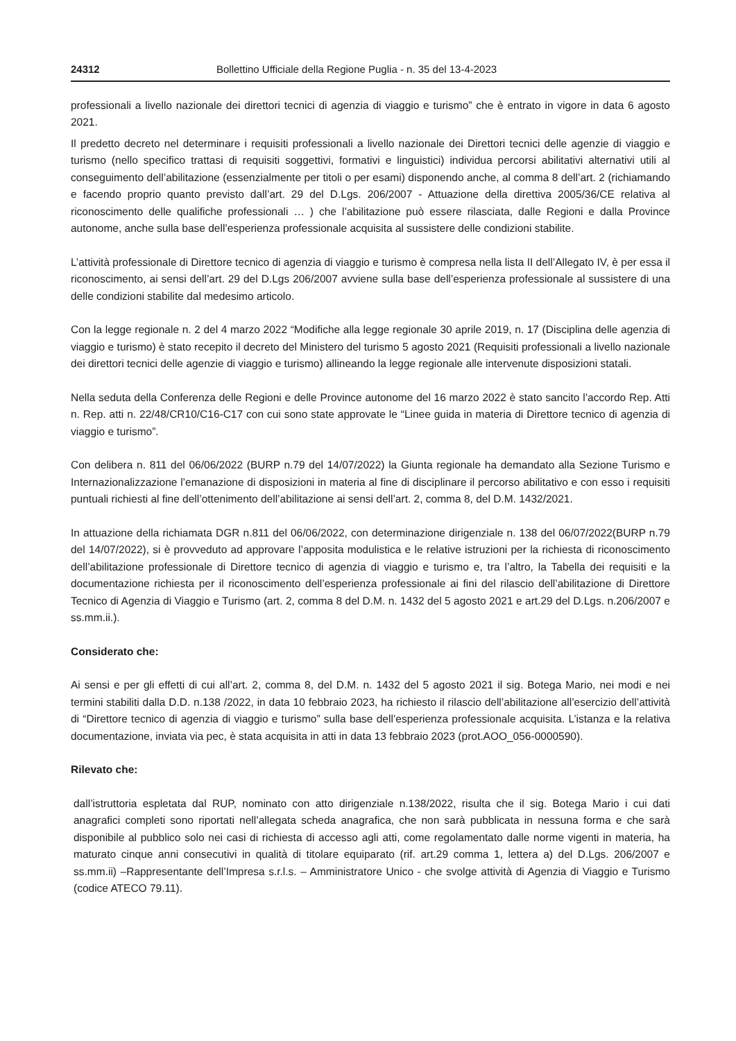24312 Bollettino Ufficiale della Regione Puglia - n. 35 del 13-4-2023
professionali a livello nazionale dei direttori tecnici di agenzia di viaggio e turismo” che è entrato in vigore in data 6 agosto 2021.
Il predetto decreto nel determinare i requisiti professionali a livello nazionale dei Direttori tecnici delle agenzie di viaggio e turismo (nello specifico trattasi di requisiti soggettivi, formativi e linguistici) individua percorsi abilitativi alternativi utili al conseguimento dell’abilitazione (essenzialmente per titoli o per esami) disponendo anche, al comma 8 dell’art. 2 (richiamando e facendo proprio quanto previsto dall’art. 29 del D.Lgs. 206/2007 - Attuazione della direttiva 2005/36/CE relativa al riconoscimento delle qualifiche professionali … ) che l’abilitazione può essere rilasciata, dalle Regioni e dalla Province autonome, anche sulla base dell’esperienza professionale acquisita al sussistere delle condizioni stabilite.
L’attività professionale di Direttore tecnico di agenzia di viaggio e turismo è compresa nella lista II dell’Allegato IV, è per essa il riconoscimento, ai sensi dell’art. 29 del D.Lgs 206/2007 avviene sulla base dell’esperienza professionale al sussistere di una delle condizioni stabilite dal medesimo articolo.
Con la legge regionale n. 2 del 4 marzo 2022 “Modifiche alla legge regionale 30 aprile 2019, n. 17 (Disciplina delle agenzia di viaggio e turismo) è stato recepito il decreto del Ministero del turismo 5 agosto 2021 (Requisiti professionali a livello nazionale dei direttori tecnici delle agenzie di viaggio e turismo) allineando la legge regionale alle intervenute disposizioni statali.
Nella seduta della Conferenza delle Regioni e delle Province autonome del 16 marzo 2022 è stato sancito l’accordo Rep. Atti n. Rep. atti n. 22/48/CR10/C16-C17 con cui sono state approvate le “Linee guida in materia di Direttore tecnico di agenzia di viaggio e turismo”.
Con delibera n. 811 del 06/06/2022 (BURP n.79 del 14/07/2022) la Giunta regionale ha demandato alla Sezione Turismo e Internazionalizzazione l’emanazione di disposizioni in materia al fine di disciplinare il percorso abilitativo e con esso i requisiti puntuali richiesti al fine dell’ottenimento dell’abilitazione ai sensi dell’art. 2, comma 8, del D.M. 1432/2021.
In attuazione della richiamata DGR n.811 del 06/06/2022, con determinazione dirigenziale n. 138 del 06/07/2022(BURP n.79 del 14/07/2022), si è provveduto ad approvare l’apposita modulistica e le relative istruzioni per la richiesta di riconoscimento dell’abilitazione professionale di Direttore tecnico di agenzia di viaggio e turismo e, tra l’altro, la Tabella dei requisiti e la documentazione richiesta per il riconoscimento dell’esperienza professionale ai fini del rilascio dell’abilitazione di Direttore Tecnico di Agenzia di Viaggio e Turismo (art. 2, comma 8 del D.M. n. 1432 del 5 agosto 2021 e art.29 del D.Lgs. n.206/2007 e ss.mm.ii.).
Considerato che:
Ai sensi e per gli effetti di cui all’art. 2, comma 8, del D.M. n. 1432 del 5 agosto 2021 il sig. Botega Mario, nei modi e nei termini stabiliti dalla D.D. n.138 /2022, in data 10 febbraio 2023, ha richiesto il rilascio dell’abilitazione all’esercizio dell’attività di “Direttore tecnico di agenzia di viaggio e turismo” sulla base dell’esperienza professionale acquisita. L’istanza e la relativa documentazione, inviata via pec, è stata acquisita in atti in data 13 febbraio 2023 (prot.AOO_056-0000590).
Rilevato che:
dall’istruttoria espletata dal RUP, nominato con atto dirigenziale n.138/2022, risulta che il sig. Botega Mario i cui dati anagrafici completi sono riportati nell’allegata scheda anagrafica, che non sarà pubblicata in nessuna forma e che sarà disponibile al pubblico solo nei casi di richiesta di accesso agli atti, come regolamentato dalle norme vigenti in materia, ha maturato cinque anni consecutivi in qualità di titolare equiparato (rif. art.29 comma 1, lettera a) del D.Lgs. 206/2007 e ss.mm.ii) –Rappresentante dell’Impresa s.r.l.s. – Amministratore Unico - che svolge attività di Agenzia di Viaggio e Turismo (codice ATECO 79.11).